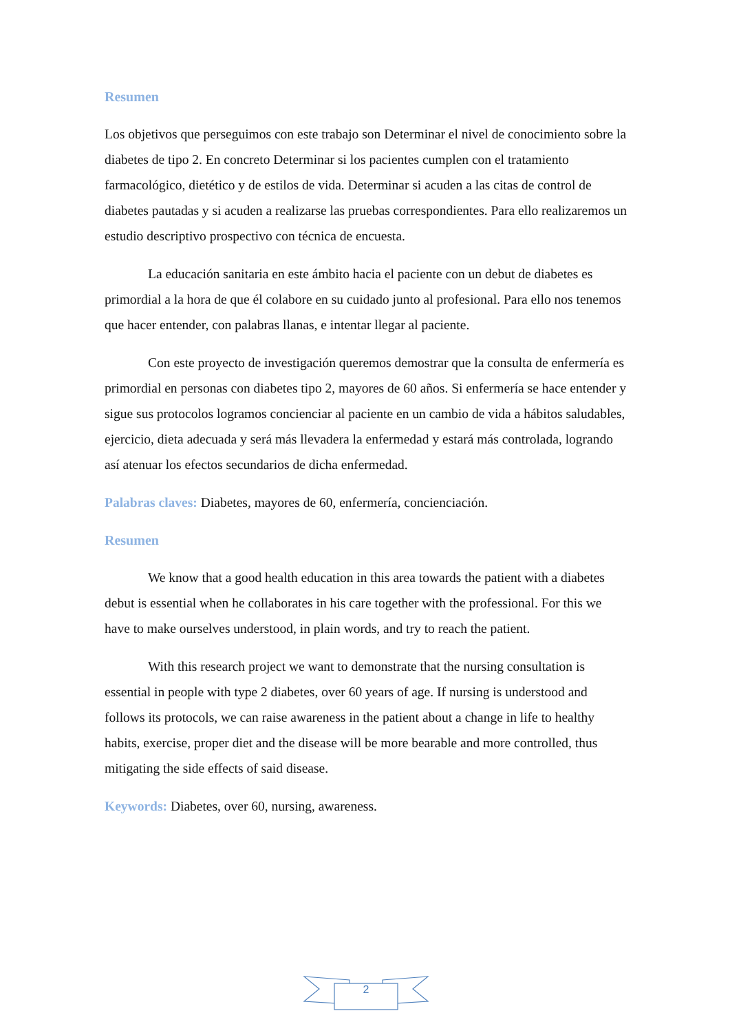Resumen
Los objetivos que perseguimos con este trabajo son Determinar el nivel de conocimiento sobre la diabetes de tipo 2. En concreto Determinar si los pacientes cumplen con el tratamiento farmacológico, dietético y de estilos de vida. Determinar si acuden a las citas de control de diabetes pautadas y si acuden a realizarse las pruebas correspondientes. Para ello realizaremos un estudio descriptivo prospectivo con técnica de encuesta.
La educación sanitaria en este ámbito hacia el paciente con un debut de diabetes es primordial a la hora de que él colabore en su cuidado junto al profesional. Para ello nos tenemos que hacer entender, con palabras llanas, e intentar llegar al paciente.
Con este proyecto de investigación queremos demostrar que la consulta de enfermería es primordial en personas con diabetes tipo 2, mayores de 60 años. Si enfermería se hace entender y sigue sus protocolos logramos concienciar al paciente en un cambio de vida a hábitos saludables, ejercicio, dieta adecuada y será más llevadera la enfermedad y estará más controlada, logrando así atenuar los efectos secundarios de dicha enfermedad.
Palabras claves: Diabetes, mayores de 60, enfermería, concienciación.
Resumen
We know that a good health education in this area towards the patient with a diabetes debut is essential when he collaborates in his care together with the professional. For this we have to make ourselves understood, in plain words, and try to reach the patient.
With this research project we want to demonstrate that the nursing consultation is essential in people with type 2 diabetes, over 60 years of age. If nursing is understood and follows its protocols, we can raise awareness in the patient about a change in life to healthy habits, exercise, proper diet and the disease will be more bearable and more controlled, thus mitigating the side effects of said disease.
Keywords: Diabetes, over 60, nursing, awareness.
2